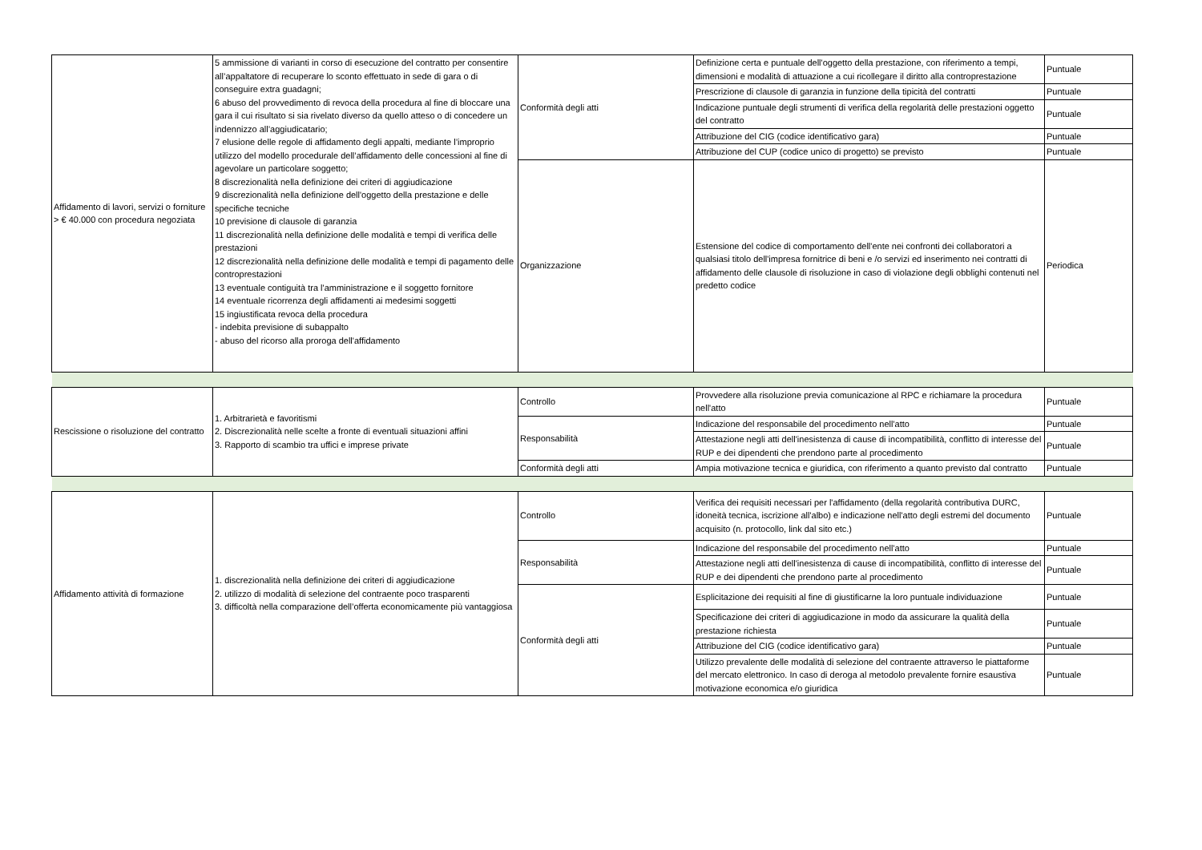| Affidamento di lavori, servizi o forniture > € 40.000 con procedura negoziata | 5 ammissione di varianti in corso di esecuzione del contratto per consentire all’appaltatore di recuperare lo sconto effettuato in sede di gara o di conseguire extra guadagni; 6 abuso del provvedimento di revoca della procedura al fine di bloccare una gara il cui risultato si sia rivelato diverso da quello atteso o di concedere un indennizzo all’aggiudicatario; 7 elusione delle regole di affidamento degli appalti, mediante l’improprio utilizzo del modello procedurale dell’affidamento delle concessioni al fine di agevolare un particolare soggetto; 8 discrezionalità nella definizione dei criteri di aggiudicazione 9 discrezionalità nella definizione dell'oggetto della prestazione e delle specifiche tecniche 10 previsione di clausole di garanzia 11 discrezionalità nella definizione delle modalità e tempi di verifica delle prestazioni 12 discrezionalità nella definizione delle modalità e tempi di pagamento delle controprestazioni 13 eventuale contiguità tra l'amministrazione e il soggetto fornitore 14 eventuale ricorrenza degli affidamenti ai medesimi soggetti 15 ingiustificata revoca della procedura - indebita previsione di subappalto - abuso del ricorso alla proroga dell'affidamento | Conformità degli atti | Definizione certa e puntuale dell'oggetto della prestazione, con riferimento a tempi, dimensioni e modalità di attuazione a cui ricollegare il diritto alla controprestazione | Puntuale |
| | | | Prescrizione di clausole di garanzia in funzione della tipicità del contratti | Puntuale |
| | | | Indicazione puntuale degli strumenti di verifica della regolarità delle prestazioni oggetto del contratto | Puntuale |
| | | | Attribuzione del CIG (codice identificativo gara) | Puntuale |
| | | | Attribuzione del CUP (codice unico di progetto) se previsto | Puntuale |
| | | Organizzazione | Estensione del codice di comportamento dell'ente nei confronti dei collaboratori a qualsiasi titolo dell'impresa fornitrice di beni e /o servizi ed inserimento nei contratti di affidamento delle clausole di risoluzione in caso di violazione degli obblighi contenuti nel predetto codice | Periodica |
| Rescissione o risoluzione del contratto | 1. Arbitrarietà e favoritismi 2. Discrezionalità nelle scelte a fronte di eventuali situazioni affini 3. Rapporto di scambio tra uffici e imprese private | Controllo | Provvedere alla risoluzione previa comunicazione al RPC e richiamare la procedura nell'atto | Puntuale |
| | | Responsabilità | Indicazione del responsabile del procedimento nell'atto | Puntuale |
| | | | Attestazione negli atti dell'inesistenza di cause di incompatibilità, conflitto di interesse del RUP e dei dipendenti che prendono parte al procedimento | Puntuale |
| | | Conformità degli atti | Ampia motivazione tecnica e giuridica, con riferimento a quanto previsto dal contratto | Puntuale |
| Affidamento attività di formazione | 1. discrezionalità nella definizione dei criteri di aggiudicazione 2. utilizzo di modalità di selezione del contraente poco trasparenti 3. difficoltà nella comparazione dell’offerta economicamente più vantaggiosa | Controllo | Verifica dei requisiti necessari per l'affidamento (della regolarità contributiva DURC, idoneità tecnica, iscrizione all'albo) e indicazione nell'atto degli estremi del documento acquisito (n. protocollo, link dal sito etc.) | Puntuale |
| | | Responsabilità | Indicazione del responsabile del procedimento nell'atto | Puntuale |
| | | | Attestazione negli atti dell'inesistenza di cause di incompatibilità, conflitto di interesse del RUP e dei dipendenti che prendono parte al procedimento | Puntuale |
| | | Conformità degli atti | Esplicitazione dei requisiti al fine di giustificarne la loro puntuale individuazione | Puntuale |
| | | | Specificazione dei criteri di aggiudicazione in modo da assicurare la qualità della prestazione richiesta | Puntuale |
| | | | Attribuzione del CIG (codice identificativo gara) | Puntuale |
| | | | Utilizzo prevalente delle modalità di selezione del contraente attraverso le piattaforme del mercato elettronico. In caso di deroga al metodolo prevalente fornire esaustiva motivazione economica e/o giuridica | Puntuale |